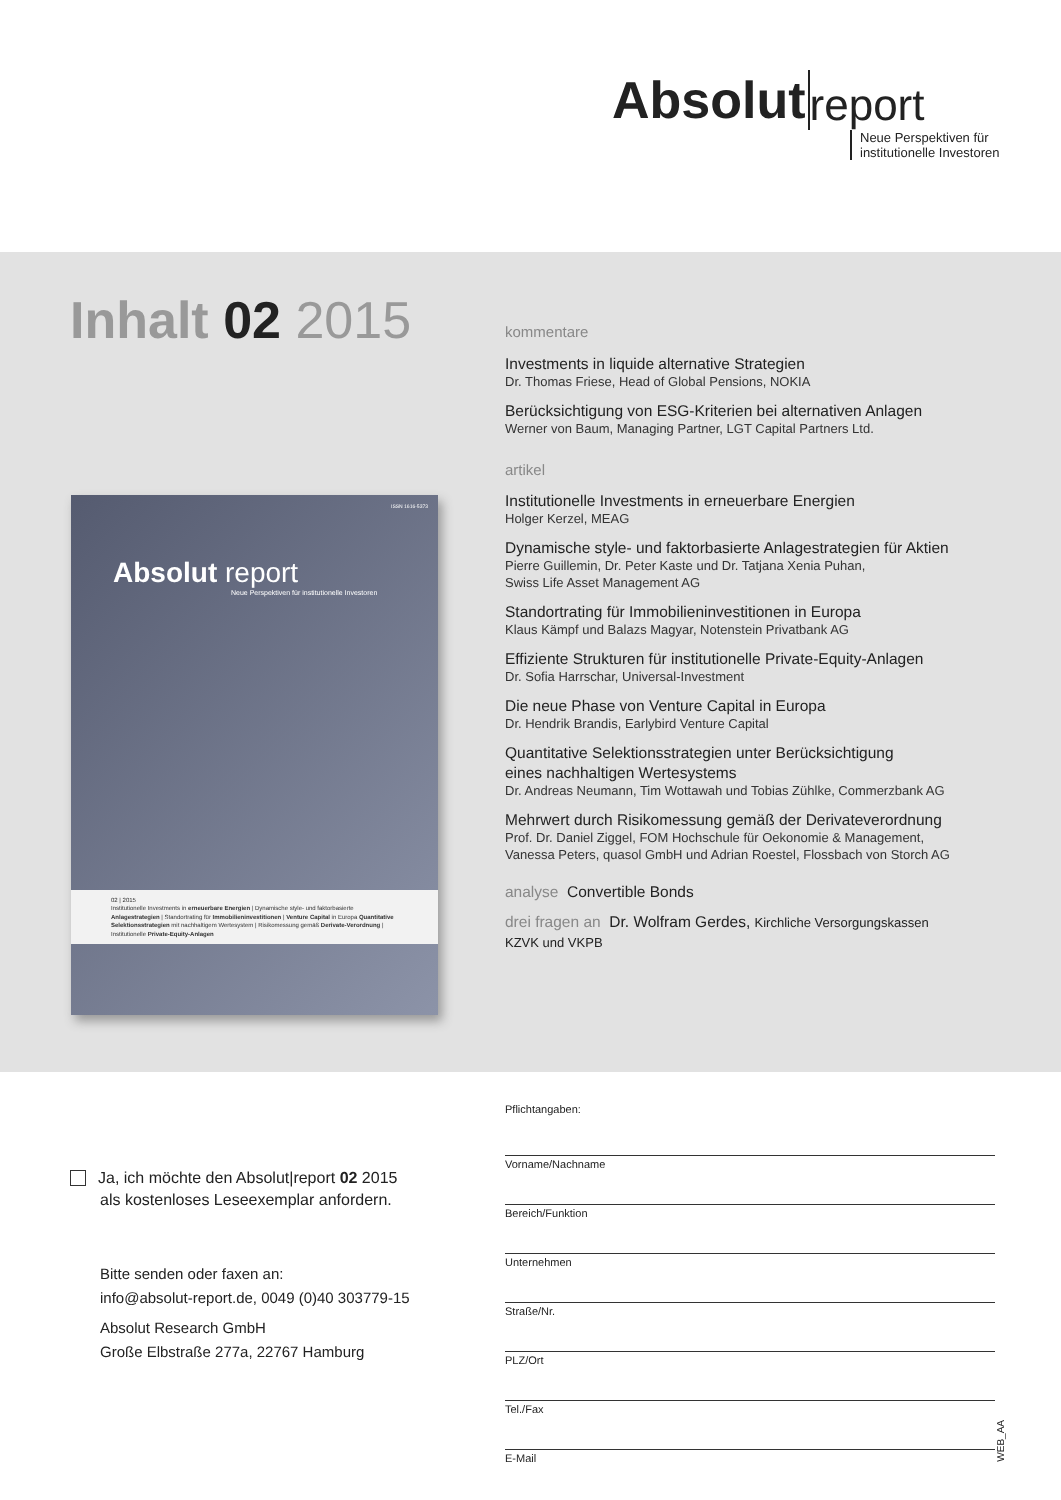Absolut report
Neue Perspektiven für
institutionelle Investoren
Inhalt 02 2015
ISSN 1616-5373
Absolut report
Neue Perspektiven für institutionelle Investoren
02 | 2015
Institutionelle Investments in erneuerbare Energien | Dynamische style- und faktorbasierte Anlagestrategien | Standortrating für Immobilieninvestitionen | Venture Capital in Europa Quantitative Selektionsstrategien mit nachhaltigem Wertesystem | Risikomessung gemäß Derivate-Verordnung | Institutionelle Private-Equity-Anlagen
kommentare
Investments in liquide alternative Strategien
Dr. Thomas Friese, Head of Global Pensions, NOKIA
Berücksichtigung von ESG-Kriterien bei alternativen Anlagen
Werner von Baum, Managing Partner, LGT Capital Partners Ltd.
artikel
Institutionelle Investments in erneuerbare Energien
Holger Kerzel, MEAG
Dynamische style- und faktorbasierte Anlagestrategien für Aktien
Pierre Guillemin, Dr. Peter Kaste und Dr. Tatjana Xenia Puhan,
Swiss Life Asset Management AG
Standortrating für Immobilieninvestitionen in Europa
Klaus Kämpf und Balazs Magyar, Notenstein Privatbank AG
Effiziente Strukturen für institutionelle Private-Equity-Anlagen
Dr. Sofia Harrschar, Universal-Investment
Die neue Phase von Venture Capital in Europa
Dr. Hendrik Brandis, Earlybird Venture Capital
Quantitative Selektionsstrategien unter Berücksichtigung
eines nachhaltigen Wertesystems
Dr. Andreas Neumann, Tim Wottawah und Tobias Zühlke, Commerzbank AG
Mehrwert durch Risikomessung gemäß der Derivateverordnung
Prof. Dr. Daniel Ziggel, FOM Hochschule für Oekonomie & Management,
Vanessa Peters, quasol GmbH und Adrian Roestel, Flossbach von Storch AG
analyse Convertible Bonds
drei fragen an Dr. Wolfram Gerdes, Kirchliche Versorgungskassen
KZVK und VKPB
Ja, ich möchte den Absolut|report 02 2015
als kostenloses Leseexemplar anfordern.
Bitte senden oder faxen an:
info@absolut-report.de, 0049 (0)40 303779-15
Absolut Research GmbH
Große Elbstraße 277a, 22767 Hamburg
Pflichtangaben:
Vorname/Nachname
Bereich/Funktion
Unternehmen
Straße/Nr.
PLZ/Ort
Tel./Fax
E-Mail
WEB_AA